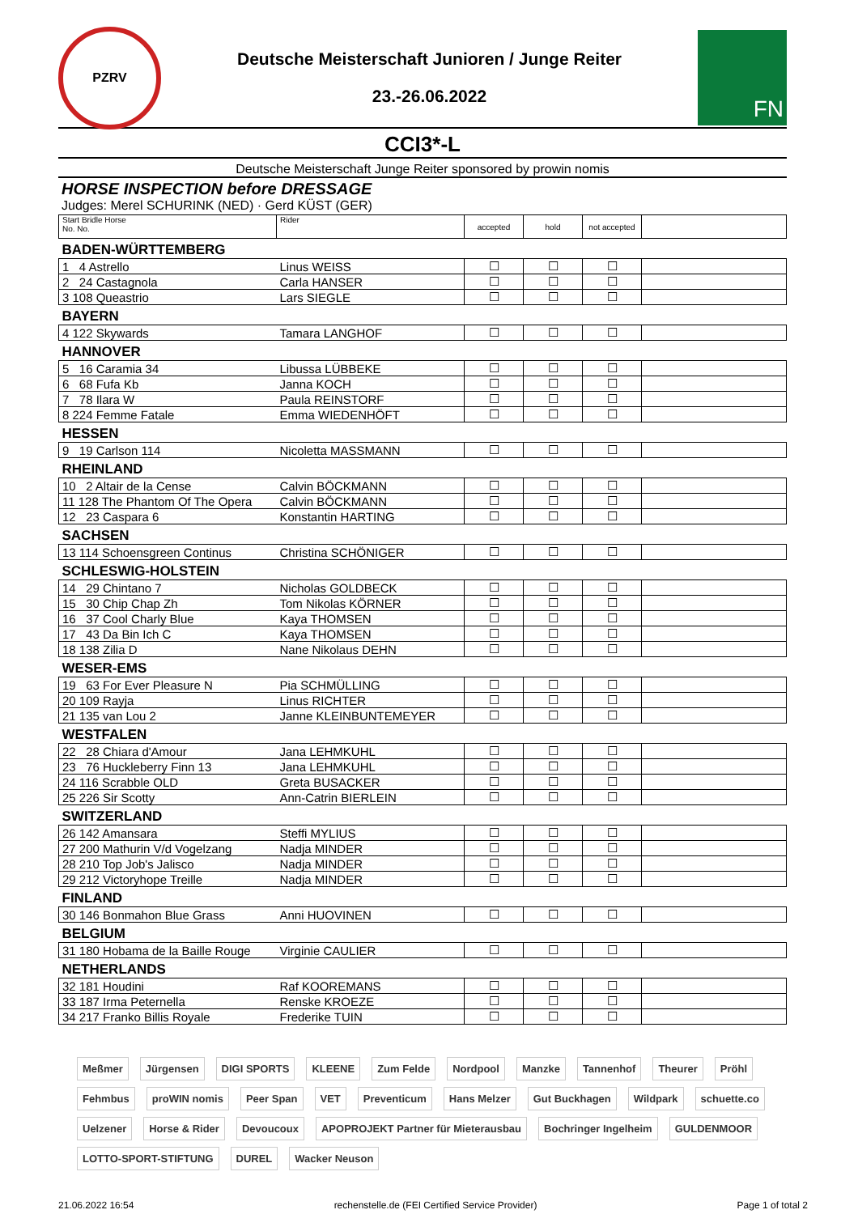PZRV
Deutsche Meisterschaft Junioren / Junge Reiter
23.-26.06.2022
FN
CCI3*-L
Deutsche Meisterschaft Junge Reiter sponsored by prowin nomis
HORSE INSPECTION before DRESSAGE
Judges: Merel SCHURINK (NED) · Gerd KÜST (GER)
| Start Bridle Horse No. No. | Rider | accepted | hold | not accepted | |
| --- | --- | --- | --- | --- | --- |
| BADEN-WÜRTTEMBERG | | | | | |
| 1 4 Astrello | Linus WEISS | ☐ | ☐ | ☐ | |
| 2 24 Castagnola | Carla HANSER | ☐ | ☐ | ☐ | |
| 3 108 Queastrio | Lars SIEGLE | ☐ | ☐ | ☐ | |
| BAYERN | | | | | |
| 4 122 Skywards | Tamara LANGHOF | ☐ | ☐ | ☐ | |
| HANNOVER | | | | | |
| 5 16 Caramia 34 | Libussa LÜBBEKE | ☐ | ☐ | ☐ | |
| 6 68 Fufa Kb | Janna KOCH | ☐ | ☐ | ☐ | |
| 7 78 Ilara W | Paula REINSTORF | ☐ | ☐ | ☐ | |
| 8 224 Femme Fatale | Emma WIEDENHÖFT | ☐ | ☐ | ☐ | |
| HESSEN | | | | | |
| 9 19 Carlson 114 | Nicoletta MASSMANN | ☐ | ☐ | ☐ | |
| RHEINLAND | | | | | |
| 10 2 Altair de la Cense | Calvin BÖCKMANN | ☐ | ☐ | ☐ | |
| 11 128 The Phantom Of The Opera | Calvin BÖCKMANN | ☐ | ☐ | ☐ | |
| 12 23 Caspara 6 | Konstantin HARTING | ☐ | ☐ | ☐ | |
| SACHSEN | | | | | |
| 13 114 Schoensgreen Continus | Christina SCHÖNIGER | ☐ | ☐ | ☐ | |
| SCHLESWIG-HOLSTEIN | | | | | |
| 14 29 Chintano 7 | Nicholas GOLDBECK | ☐ | ☐ | ☐ | |
| 15 30 Chip Chap Zh | Tom Nikolas KÖRNER | ☐ | ☐ | ☐ | |
| 16 37 Cool Charly Blue | Kaya THOMSEN | ☐ | ☐ | ☐ | |
| 17 43 Da Bin Ich C | Kaya THOMSEN | ☐ | ☐ | ☐ | |
| 18 138 Zilia D | Nane Nikolaus DEHN | ☐ | ☐ | ☐ | |
| WESER-EMS | | | | | |
| 19 63 For Ever Pleasure N | Pia SCHMÜLLING | ☐ | ☐ | ☐ | |
| 20 109 Rayja | Linus RICHTER | ☐ | ☐ | ☐ | |
| 21 135 van Lou 2 | Janne KLEINBUNTEMEYER | ☐ | ☐ | ☐ | |
| WESTFALEN | | | | | |
| 22 28 Chiara d'Amour | Jana LEHMKUHL | ☐ | ☐ | ☐ | |
| 23 76 Huckleberry Finn 13 | Jana LEHMKUHL | ☐ | ☐ | ☐ | |
| 24 116 Scrabble OLD | Greta BUSACKER | ☐ | ☐ | ☐ | |
| 25 226 Sir Scotty | Ann-Catrin BIERLEIN | ☐ | ☐ | ☐ | |
| SWITZERLAND | | | | | |
| 26 142 Amansara | Steffi MYLIUS | ☐ | ☐ | ☐ | |
| 27 200 Mathurin V/d Vogelzang | Nadja MINDER | ☐ | ☐ | ☐ | |
| 28 210 Top Job's Jalisco | Nadja MINDER | ☐ | ☐ | ☐ | |
| 29 212 Victoryhope Treille | Nadja MINDER | ☐ | ☐ | ☐ | |
| FINLAND | | | | | |
| 30 146 Bonmahon Blue Grass | Anni HUOVINEN | ☐ | ☐ | ☐ | |
| BELGIUM | | | | | |
| 31 180 Hobama de la Baille Rouge | Virginie CAULIER | ☐ | ☐ | ☐ | |
| NETHERLANDS | | | | | |
| 32 181 Houdini | Raf KOOREMANS | ☐ | ☐ | ☐ | |
| 33 187 Irma Peternella | Renske KROEZE | ☐ | ☐ | ☐ | |
| 34 217 Franko Billis Royale | Frederike TUIN | ☐ | ☐ | ☐ | |
Meßmer Jürgensen DIGI SPORTS KLEENE Zum Felde Nordpool Manzke Tannenhof Theurer Pröhl Fehmbus proWIN nomis Peer Span VET Preventicum Hans Melzer Gut Buckhagen Wildpark schuette.co Uelzener Horse & Rider Devoucoux APOPROJEKT Partner für Mieterausbau Bochringer Ingelheim GULDENMOOR LOTTO-SPORT-STIFTUNG DUREL Wacker Neuson
21.06.2022 16:54 rechenstelle.de (FEI Certified Service Provider) Page 1 of total 2